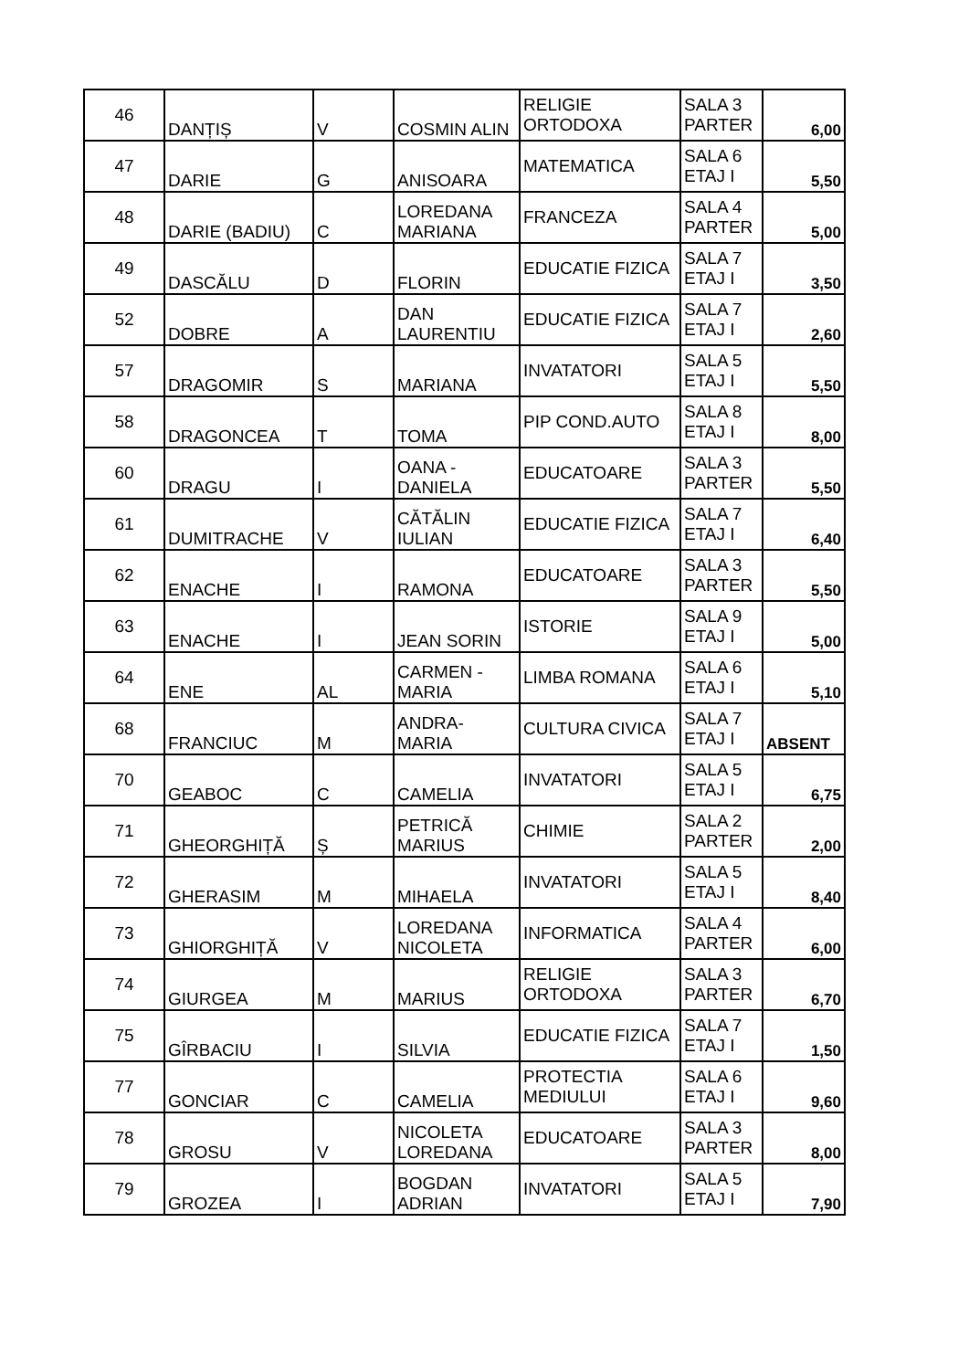| 46 | DANȚIȘ | V | COSMIN ALIN | RELIGIE ORTODOXA | SALA 3 PARTER | 6,00 |
| 47 | DARIE | G | ANISOARA | MATEMATICA | SALA 6 ETAJ I | 5,50 |
| 48 | DARIE (BADIU) | C | LOREDANA MARIANA | FRANCEZA | SALA 4 PARTER | 5,00 |
| 49 | DASCĂLU | D | FLORIN | EDUCATIE FIZICA | SALA 7 ETAJ I | 3,50 |
| 52 | DOBRE | A | DAN LAURENTIU | EDUCATIE FIZICA | SALA 7 ETAJ I | 2,60 |
| 57 | DRAGOMIR | S | MARIANA | INVATATORI | SALA 5 ETAJ I | 5,50 |
| 58 | DRAGONCEA | T | TOMA | PIP COND.AUTO | SALA 8 ETAJ I | 8,00 |
| 60 | DRAGU | I | OANA - DANIELA | EDUCATOARE | SALA 3 PARTER | 5,50 |
| 61 | DUMITRACHE | V | CĂTĂLIN IULIAN | EDUCATIE FIZICA | SALA 7 ETAJ I | 6,40 |
| 62 | ENACHE | I | RAMONA | EDUCATOARE | SALA 3 PARTER | 5,50 |
| 63 | ENACHE | I | JEAN SORIN | ISTORIE | SALA 9 ETAJ I | 5,00 |
| 64 | ENE | AL | CARMEN - MARIA | LIMBA ROMANA | SALA 6 ETAJ I | 5,10 |
| 68 | FRANCIUC | M | ANDRA-MARIA | CULTURA CIVICA | SALA 7 ETAJ I | ABSENT |
| 70 | GEABOC | C | CAMELIA | INVATATORI | SALA 5 ETAJ I | 6,75 |
| 71 | GHEORGHIȚĂ | Ș | PETRICĂ MARIUS | CHIMIE | SALA 2 PARTER | 2,00 |
| 72 | GHERASIM | M | MIHAELA | INVATATORI | SALA 5 ETAJ I | 8,40 |
| 73 | GHIORGHIȚĂ | V | LOREDANA NICOLETA | INFORMATICA | SALA 4 PARTER | 6,00 |
| 74 | GIURGEA | M | MARIUS | RELIGIE ORTODOXA | SALA 3 PARTER | 6,70 |
| 75 | GÎRBACIU | I | SILVIA | EDUCATIE FIZICA | SALA 7 ETAJ I | 1,50 |
| 77 | GONCIAR | C | CAMELIA | PROTECTIA MEDIULUI | SALA 6 ETAJ I | 9,60 |
| 78 | GROSU | V | NICOLETA LOREDANA | EDUCATOARE | SALA 3 PARTER | 8,00 |
| 79 | GROZEA | I | BOGDAN ADRIAN | INVATATORI | SALA 5 ETAJ I | 7,90 |